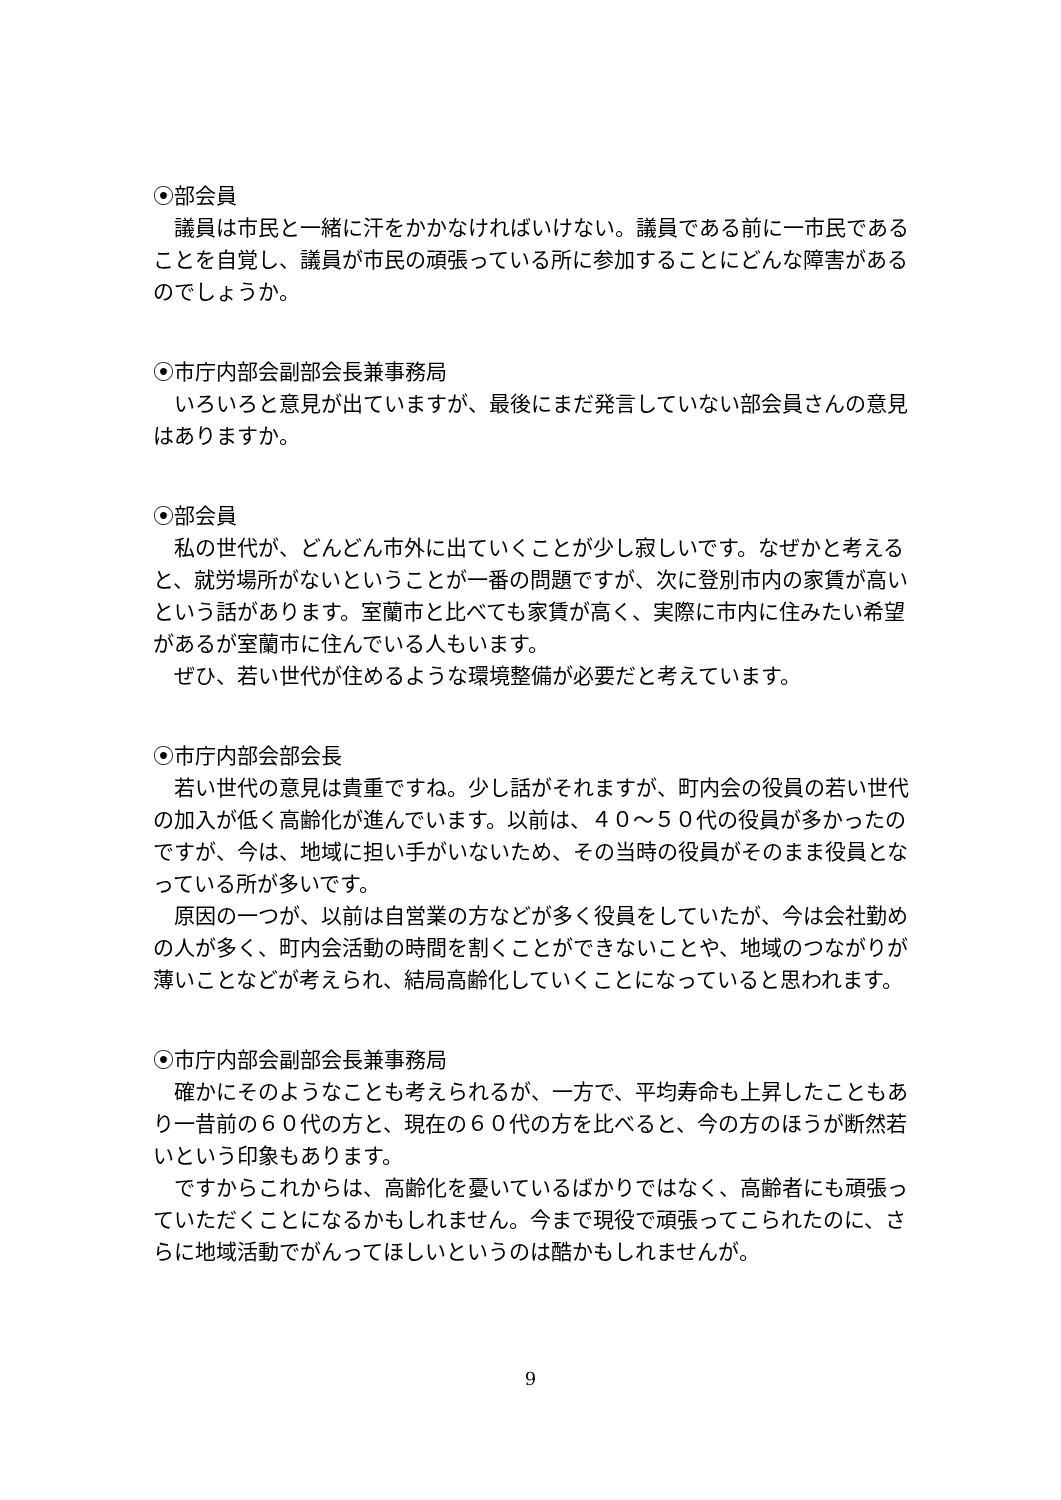⦿部会員
議員は市民と一緒に汗をかかなければいけない。議員である前に一市民であることを自覚し、議員が市民の頑張っている所に参加することにどんな障害があるのでしょうか。
⦿市庁内部会副部会長兼事務局
いろいろと意見が出ていますが、最後にまだ発言していない部会員さんの意見はありますか。
⦿部会員
私の世代が、どんどん市外に出ていくことが少し寂しいです。なぜかと考えると、就労場所がないということが一番の問題ですが、次に登別市内の家賃が高いという話があります。室蘭市と比べても家賃が高く、実際に市内に住みたい希望があるが室蘭市に住んでいる人もいます。
ぜひ、若い世代が住めるような環境整備が必要だと考えています。
⦿市庁内部会部会長
若い世代の意見は貴重ですね。少し話がそれますが、町内会の役員の若い世代の加入が低く高齢化が進んでいます。以前は、４０～５０代の役員が多かったのですが、今は、地域に担い手がいないため、その当時の役員がそのまま役員となっている所が多いです。
原因の一つが、以前は自営業の方などが多く役員をしていたが、今は会社勤めの人が多く、町内会活動の時間を割くことができないことや、地域のつながりが薄いことなどが考えられ、結局高齢化していくことになっていると思われます。
⦿市庁内部会副部会長兼事務局
確かにそのようなことも考えられるが、一方で、平均寿命も上昇したこともあり一昔前の６０代の方と、現在の６０代の方を比べると、今の方のほうが断然若いという印象もあります。
ですからこれからは、高齢化を憂いているばかりではなく、高齢者にも頑張っていただくことになるかもしれません。今まで現役で頑張ってこられたのに、さらに地域活動でがんってほしいというのは酷かもしれませんが。
9